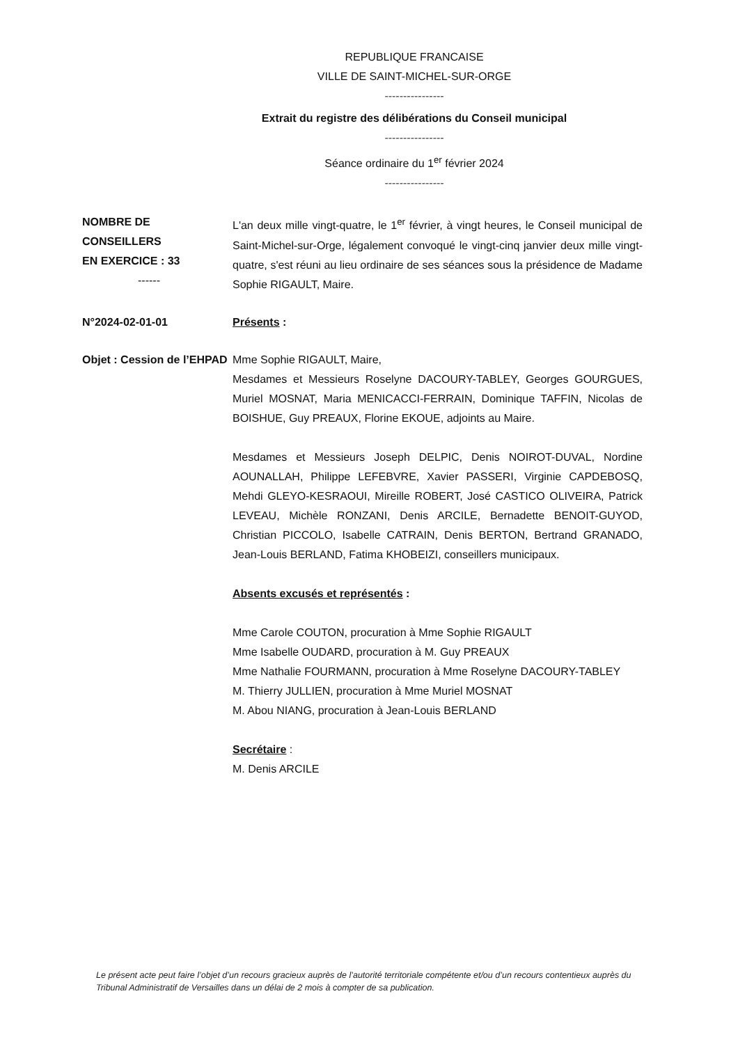REPUBLIQUE FRANCAISE
VILLE DE SAINT-MICHEL-SUR-ORGE
----------------
Extrait du registre des délibérations du Conseil municipal
----------------
Séance ordinaire du 1<sup>er</sup> février 2024
----------------
NOMBRE DE
CONSEILLERS
EN EXERCICE : 33
------
L'an deux mille vingt-quatre, le 1<sup>er</sup> février, à vingt heures, le Conseil municipal de Saint-Michel-sur-Orge, légalement convoqué le vingt-cinq janvier deux mille vingt-quatre, s'est réuni au lieu ordinaire de ses séances sous la présidence de Madame Sophie RIGAULT, Maire.
N°2024-02-01-01 Présents :
Objet : Cession de l’EHPAD
Mme Sophie RIGAULT, Maire,
Mesdames et Messieurs Roselyne DACOURY-TABLEY, Georges GOURGUES, Muriel MOSNAT, Maria MENICACCI-FERRAIN, Dominique TAFFIN, Nicolas de BOISHUE, Guy PREAUX, Florine EKOUE, adjoints au Maire.
Mesdames et Messieurs Joseph DELPIC, Denis NOIROT-DUVAL, Nordine AOUNALLAH, Philippe LEFEBVRE, Xavier PASSERI, Virginie CAPDEBOSQ, Mehdi GLEYO-KESRAOUI, Mireille ROBERT, José CASTICO OLIVEIRA, Patrick LEVEAU, Michèle RONZANI, Denis ARCILE, Bernadette BENOIT-GUYOD, Christian PICCOLO, Isabelle CATRAIN, Denis BERTON, Bertrand GRANADO, Jean-Louis BERLAND, Fatima KHOBEIZI, conseillers municipaux.
Absents excusés et représentés :
Mme Carole COUTON, procuration à Mme Sophie RIGAULT
Mme Isabelle OUDARD, procuration à M. Guy PREAUX
Mme Nathalie FOURMANN, procuration à Mme Roselyne DACOURY-TABLEY
M. Thierry JULLIEN, procuration à Mme Muriel MOSNAT
M. Abou NIANG, procuration à Jean-Louis BERLAND
Secrétaire :
M. Denis ARCILE
Le présent acte peut faire l’objet d’un recours gracieux auprès de l’autorité territoriale compétente et/ou d’un recours contentieux auprès du Tribunal Administratif de Versailles dans un délai de 2 mois à compter de sa publication.